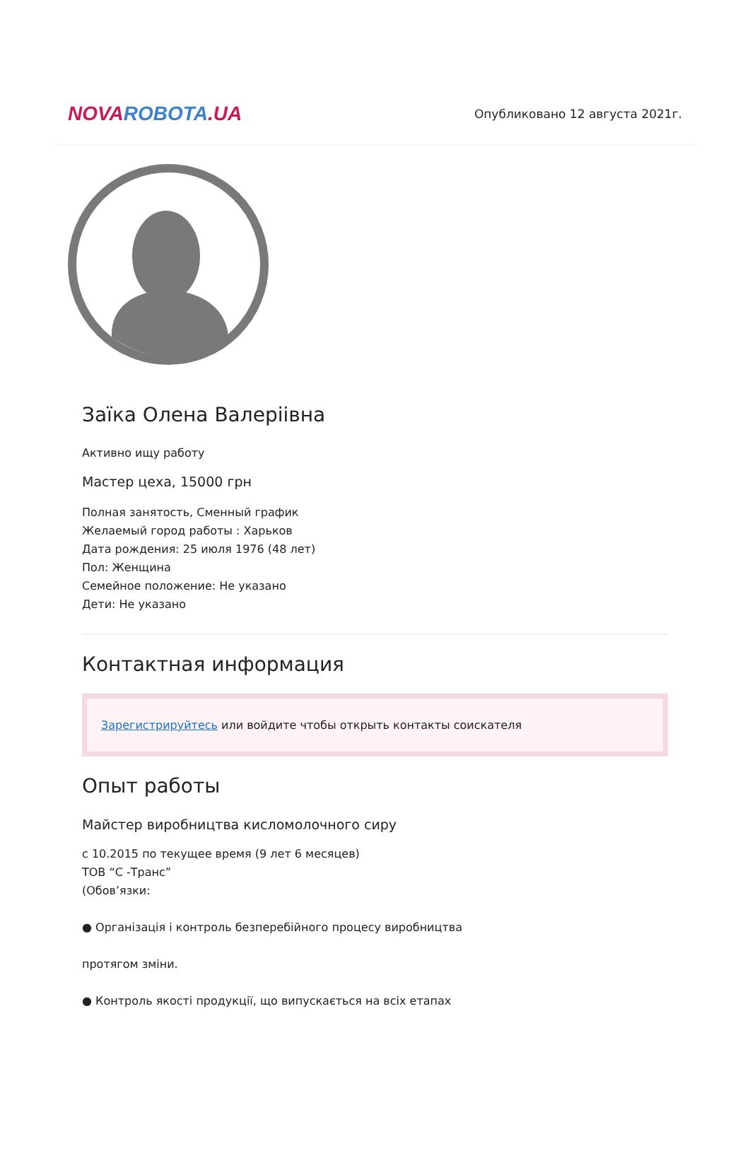NOVA ROBOTA.UA
Опубликовано 12 августа 2021г.
Заїка Олена Валеріівна
Активно ищу работу
Мастер цеха, 15000 грн
Полная занятость, Сменный график
Желаемый город работы : Харьков
Дата рождения: 25 июля 1976 (48 лет)
Пол: Женщина
Семейное положение: Не указано
Дети: Не указано
Контактная информация
Зарегистрируйтесь или войдите чтобы открыть контакты соискателя
Опыт работы
Майстер виробництва кисломолочного сиру
с 10.2015 по текущее время (9 лет 6 месяцев)
ТОВ “С -Транс”
(Обов’язки:
● Організація і контроль безперебійного процесу виробництва
протягом зміни.
● Контроль якості продукції, що випускається на всіх етапах